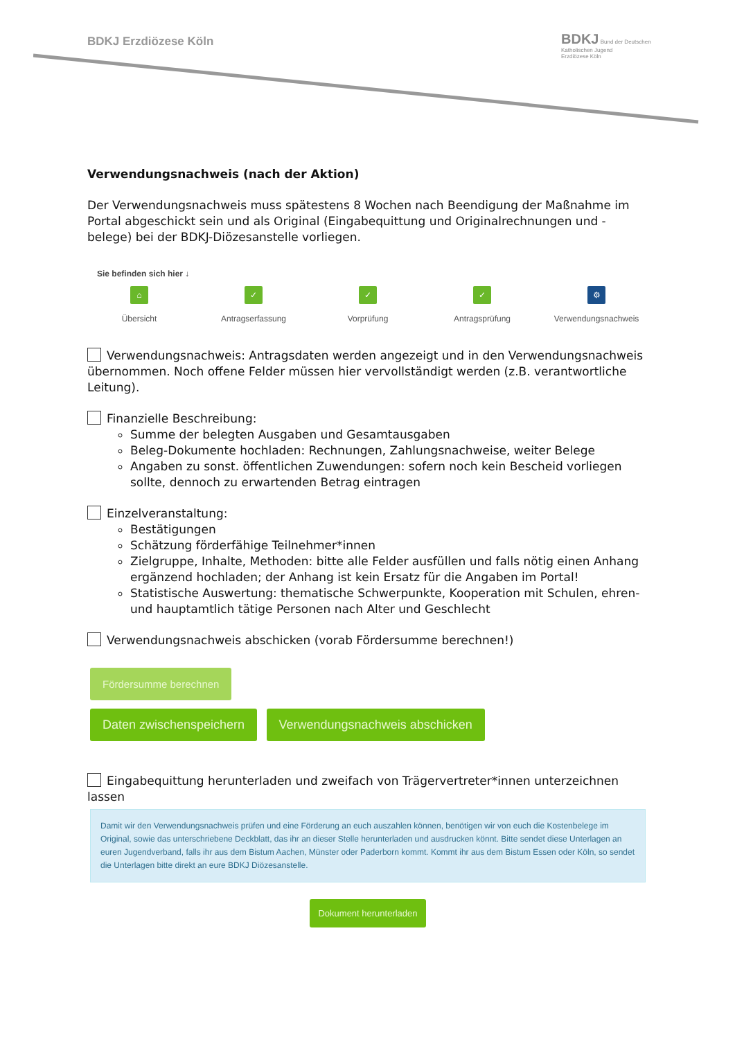BDKJ Erzdiözese Köln
BDKJ Bund der Deutschen
Katholischen Jugend
Erzdiözese Köln
Verwendungsnachweis (nach der Aktion)
Der Verwendungsnachweis muss spätestens 8 Wochen nach Beendigung der Maßnahme im Portal abgeschickt sein und als Original (Eingabequittung und Originalrechnungen und -belege) bei der BDKJ-Diözesanstelle vorliegen.
Sie befinden sich hier ↓
⌂
Übersicht
✓
Antragserfassung
✓
Vorprüfung
✓
Antragsprüfung
⚙
Verwendungsnachweis
Verwendungsnachweis: Antragsdaten werden angezeigt und in den Verwendungs­nachweis übernommen. Noch offene Felder müssen hier vervollständigt werden (z.B. verantwortliche Leitung).
Finanzielle Beschreibung:
Summe der belegten Ausgaben und Gesamtausgaben
Beleg-Dokumente hochladen: Rechnungen, Zahlungsnachweise, weiter Belege
Angaben zu sonst. öffentlichen Zuwendungen: sofern noch kein Bescheid vorliegen sollte, dennoch zu erwartenden Betrag eintragen
Einzelveranstaltung:
Bestätigungen
Schätzung förderfähige Teilnehmer*innen
Zielgruppe, Inhalte, Methoden: bitte alle Felder ausfüllen und falls nötig einen Anhang ergänzend hochladen; der Anhang ist kein Ersatz für die Angaben im Portal!
Statistische Auswertung: thematische Schwerpunkte, Kooperation mit Schulen, ehren- und hauptamtlich tätige Personen nach Alter und Geschlecht
Verwendungsnachweis abschicken (vorab Fördersumme berechnen!)
Fördersumme berechnen
Daten zwischenspeichern Verwendungsnachweis abschicken
Eingabequittung herunterladen und zweifach von Trägervertreter*innen unterzeichnen lassen
Damit wir den Verwendungsnachweis prüfen und eine Förderung an euch auszahlen können, benötigen wir von euch die Kostenbelege im Original, sowie das unterschriebene Deckblatt, das ihr an dieser Stelle herunterladen und ausdrucken könnt. Bitte sendet diese Unterlagen an euren Jugendverband, falls ihr aus dem Bistum Aachen, Münster oder Paderborn kommt. Kommt ihr aus dem Bistum Essen oder Köln, so sendet die Unterlagen bitte direkt an eure BDKJ Diözesanstelle.
Dokument herunterladen